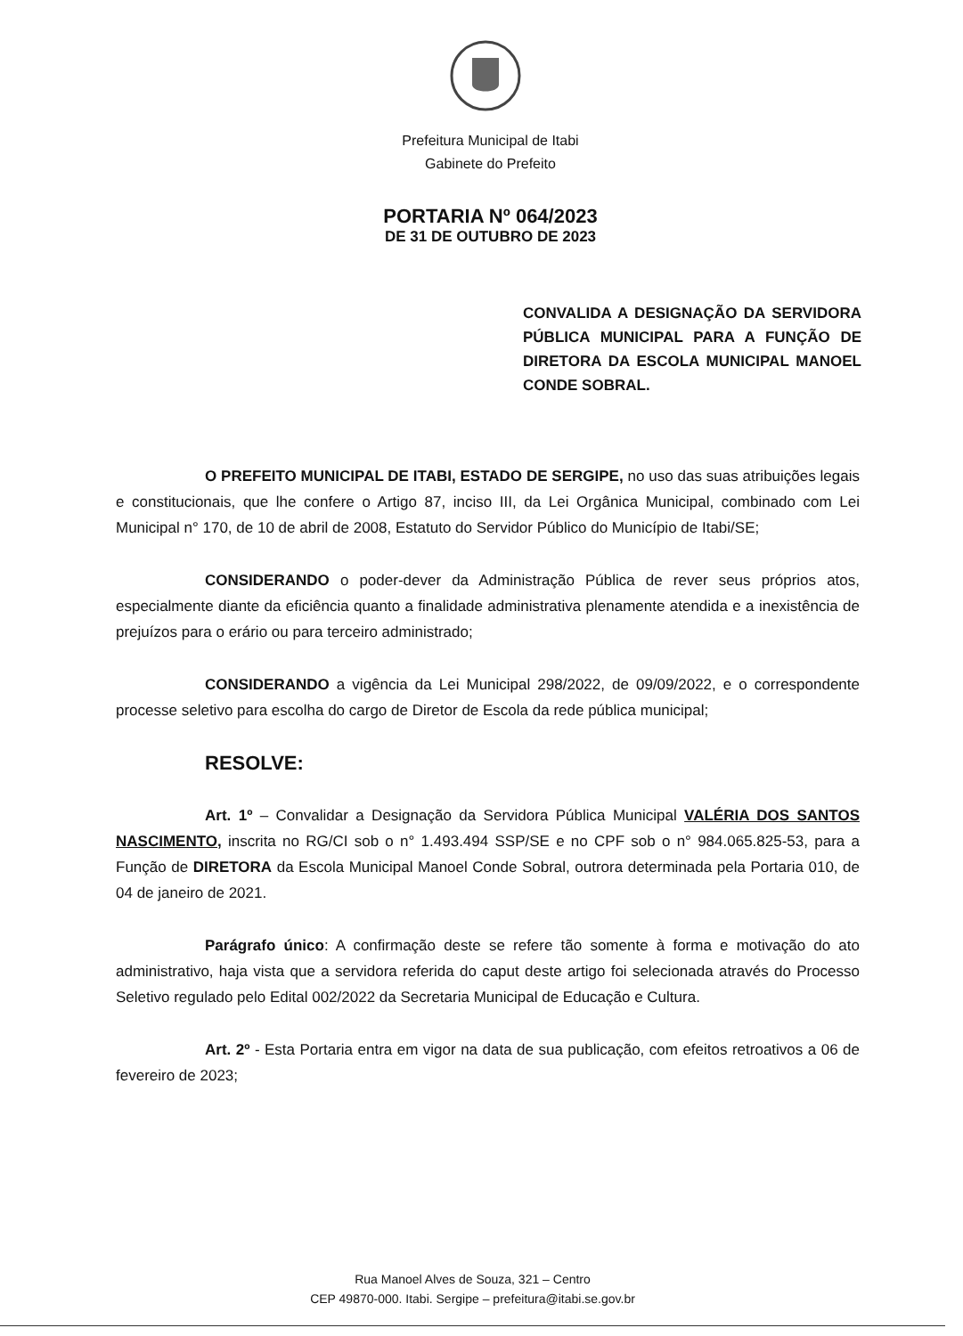Prefeitura Municipal de Itabi
Gabinete do Prefeito
PORTARIA Nº 064/2023
DE 31 DE OUTUBRO DE 2023
CONVALIDA A DESIGNAÇÃO DA SERVIDORA PÚBLICA MUNICIPAL PARA A FUNÇÃO DE DIRETORA DA ESCOLA MUNICIPAL MANOEL CONDE SOBRAL.
O PREFEITO MUNICIPAL DE ITABI, ESTADO DE SERGIPE, no uso das suas atribuições legais e constitucionais, que lhe confere o Artigo 87, inciso III, da Lei Orgânica Municipal, combinado com Lei Municipal n° 170, de 10 de abril de 2008, Estatuto do Servidor Público do Município de Itabi/SE;
CONSIDERANDO o poder-dever da Administração Pública de rever seus próprios atos, especialmente diante da eficiência quanto a finalidade administrativa plenamente atendida e a inexistência de prejuízos para o erário ou para terceiro administrado;
CONSIDERANDO a vigência da Lei Municipal 298/2022, de 09/09/2022, e o correspondente processe seletivo para escolha do cargo de Diretor de Escola da rede pública municipal;
RESOLVE:
Art. 1º – Convalidar a Designação da Servidora Pública Municipal VALÉRIA DOS SANTOS NASCIMENTO, inscrita no RG/CI sob o n° 1.493.494 SSP/SE e no CPF sob o n° 984.065.825-53, para a Função de DIRETORA da Escola Municipal Manoel Conde Sobral, outrora determinada pela Portaria 010, de 04 de janeiro de 2021.
Parágrafo único: A confirmação deste se refere tão somente à forma e motivação do ato administrativo, haja vista que a servidora referida do caput deste artigo foi selecionada através do Processo Seletivo regulado pelo Edital 002/2022 da Secretaria Municipal de Educação e Cultura.
Art. 2º - Esta Portaria entra em vigor na data de sua publicação, com efeitos retroativos a 06 de fevereiro de 2023;
Rua Manoel Alves de Souza, 321 – Centro
CEP 49870-000. Itabi. Sergipe – prefeitura@itabi.se.gov.br